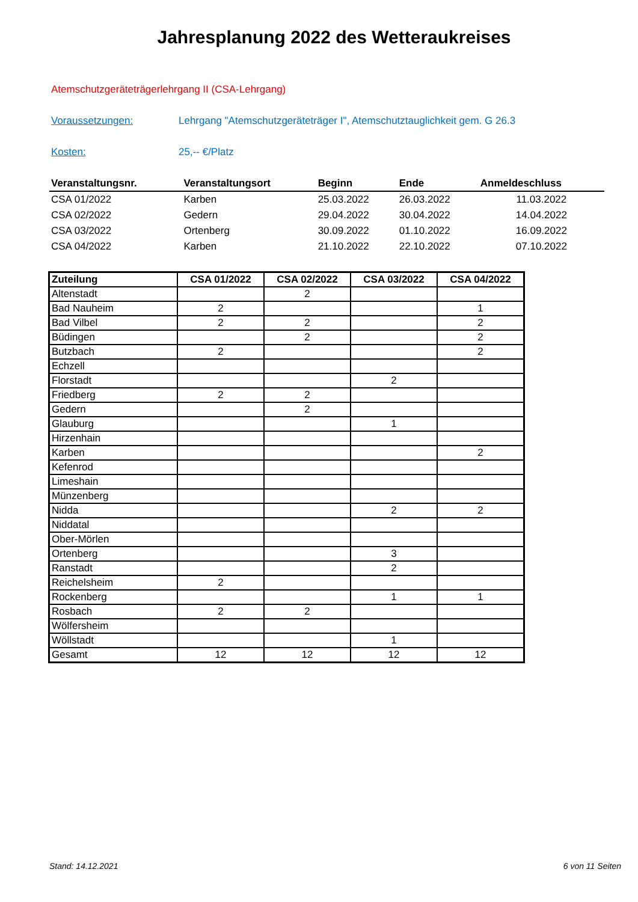Jahresplanung 2022 des Wetteraukreises
Atemschutzgeräteträgerlehrgang II (CSA-Lehrgang)
Voraussetzungen: Lehrgang "Atemschutzgeräteträger I", Atemschutztauglichkeit gem. G 26.3
Kosten: 25,-- €/Platz
| Veranstaltungsnr. | Veranstaltungsort | Beginn | Ende | Anmeldeschluss |
| --- | --- | --- | --- | --- |
| CSA 01/2022 | Karben | 25.03.2022 | 26.03.2022 | 11.03.2022 |
| CSA 02/2022 | Gedern | 29.04.2022 | 30.04.2022 | 14.04.2022 |
| CSA 03/2022 | Ortenberg | 30.09.2022 | 01.10.2022 | 16.09.2022 |
| CSA 04/2022 | Karben | 21.10.2022 | 22.10.2022 | 07.10.2022 |
| Zuteilung | CSA 01/2022 | CSA 02/2022 | CSA 03/2022 | CSA 04/2022 |
| --- | --- | --- | --- | --- |
| Altenstadt | | 2 | | |
| Bad Nauheim | 2 | | | 1 |
| Bad Vilbel | 2 | 2 | | 2 |
| Büdingen | | 2 | | 2 |
| Butzbach | 2 | | | 2 |
| Echzell | | | | |
| Florstadt | | | 2 | |
| Friedberg | 2 | 2 | | |
| Gedern | | 2 | | |
| Glauburg | | | 1 | |
| Hirzenhain | | | | |
| Karben | | | | 2 |
| Kefenrod | | | | |
| Limeshain | | | | |
| Münzenberg | | | | |
| Nidda | | | 2 | 2 |
| Niddatal | | | | |
| Ober-Mörlen | | | | |
| Ortenberg | | | 3 | |
| Ranstadt | | | 2 | |
| Reichelsheim | 2 | | | |
| Rockenberg | | | 1 | 1 |
| Rosbach | 2 | 2 | | |
| Wölfersheim | | | | |
| Wöllstadt | | | 1 | |
| Gesamt | 12 | 12 | 12 | 12 |
Stand: 14.12.2021 6 von 11 Seiten